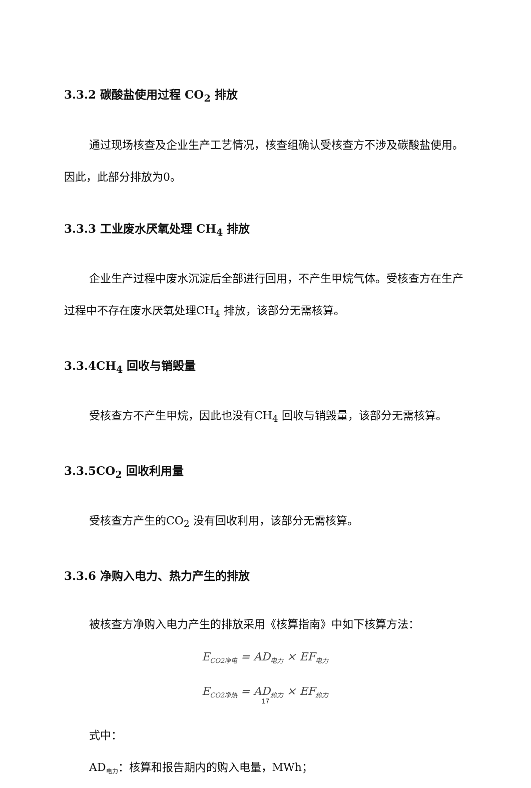3.3.2 碳酸盐使用过程 CO<sub>2</sub> 排放
通过现场核查及企业生产工艺情况，核查组确认受核查方不涉及碳酸盐使用。因此，此部分排放为0。
3.3.3 工业废水厌氧处理 CH<sub>4</sub> 排放
企业生产过程中废水沉淀后全部进行回用，不产生甲烷气体。受核查方在生产过程中不存在废水厌氧处理CH<sub>4</sub> 排放，该部分无需核算。
3.3.4CH<sub>4</sub> 回收与销毁量
受核查方不产生甲烷，因此也没有CH<sub>4</sub> 回收与销毁量，该部分无需核算。
3.3.5CO<sub>2</sub> 回收利用量
受核查方产生的CO<sub>2</sub> 没有回收利用，该部分无需核算。
3.3.6 净购入电力、热力产生的排放
被核查方净购入电力产生的排放采用《核算指南》中如下核算方法：
E<sub>CO2净电</sub> = AD<sub>电力</sub> × EF<sub>电力</sub>
E<sub>CO2净热</sub> = AD<sub>热力</sub> × EF<sub>热力</sub>
式中：
AD<sub>电力</sub>：核算和报告期内的购入电量，MWh；
17